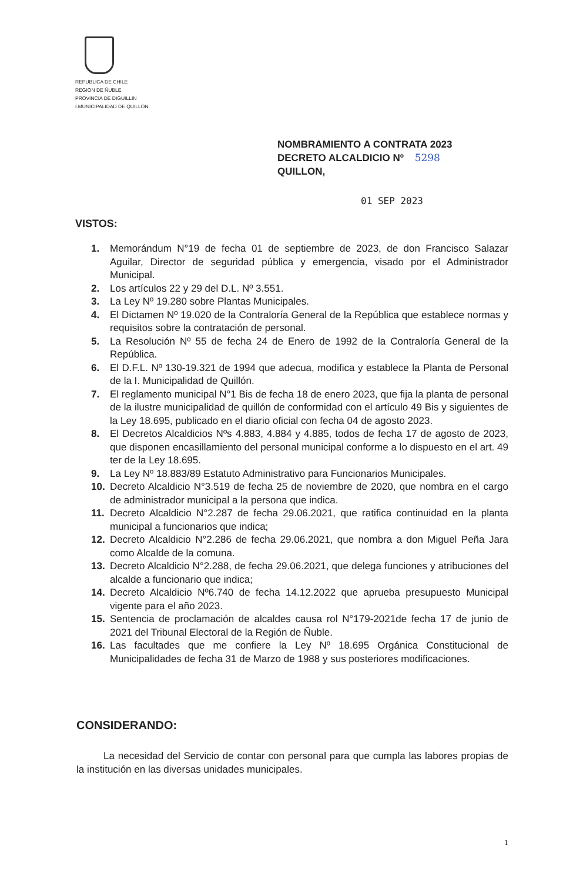REPUBLICA DE CHILE
REGION DE ÑUBLE
PROVINCIA DE DIGUILLIN
I.MUNICIPALIDAD DE QUILLON
NOMBRAMIENTO A CONTRATA 2023
DECRETO ALCALDICIO Nº 5298
QUILLON,
01 SEP 2023
VISTOS:
1. Memorándum N°19 de fecha 01 de septiembre de 2023, de don Francisco Salazar Aguilar, Director de seguridad pública y emergencia, visado por el Administrador Municipal.
2. Los artículos 22 y 29 del D.L. Nº 3.551.
3. La Ley Nº 19.280 sobre Plantas Municipales.
4. El Dictamen Nº 19.020 de la Contraloría General de la República que establece normas y requisitos sobre la contratación de personal.
5. La Resolución Nº 55 de fecha 24 de Enero de 1992 de la Contraloría General de la República.
6. El D.F.L. Nº 130-19.321 de 1994 que adecua, modifica y establece la Planta de Personal de la I. Municipalidad de Quillón.
7. El reglamento municipal N°1 Bis de fecha 18 de enero 2023, que fija la planta de personal de la ilustre municipalidad de quillón de conformidad con el artículo 49 Bis y siguientes de la Ley 18.695, publicado en el diario oficial con fecha 04 de agosto 2023.
8. El Decretos Alcaldicios Nºs 4.883, 4.884 y 4.885, todos de fecha 17 de agosto de 2023, que disponen encasillamiento del personal municipal conforme a lo dispuesto en el art. 49 ter de la Ley 18.695.
9. La Ley Nº 18.883/89 Estatuto Administrativo para Funcionarios Municipales.
10. Decreto Alcaldicio N°3.519 de fecha 25 de noviembre de 2020, que nombra en el cargo de administrador municipal a la persona que indica.
11. Decreto Alcaldicio N°2.287 de fecha 29.06.2021, que ratifica continuidad en la planta municipal a funcionarios que indica;
12. Decreto Alcaldicio N°2.286 de fecha 29.06.2021, que nombra a don Miguel Peña Jara como Alcalde de la comuna.
13. Decreto Alcaldicio N°2.288, de fecha 29.06.2021, que delega funciones y atribuciones del alcalde a funcionario que indica;
14. Decreto Alcaldicio Nº6.740 de fecha 14.12.2022 que aprueba presupuesto Municipal vigente para el año 2023.
15. Sentencia de proclamación de alcaldes causa rol N°179-2021de fecha 17 de junio de 2021 del Tribunal Electoral de la Región de Ñuble.
16. Las facultades que me confiere la Ley Nº 18.695 Orgánica Constitucional de Municipalidades de fecha 31 de Marzo de 1988 y sus posteriores modificaciones.
CONSIDERANDO:
La necesidad del Servicio de contar con personal para que cumpla las labores propias de la institución en las diversas unidades municipales.
1